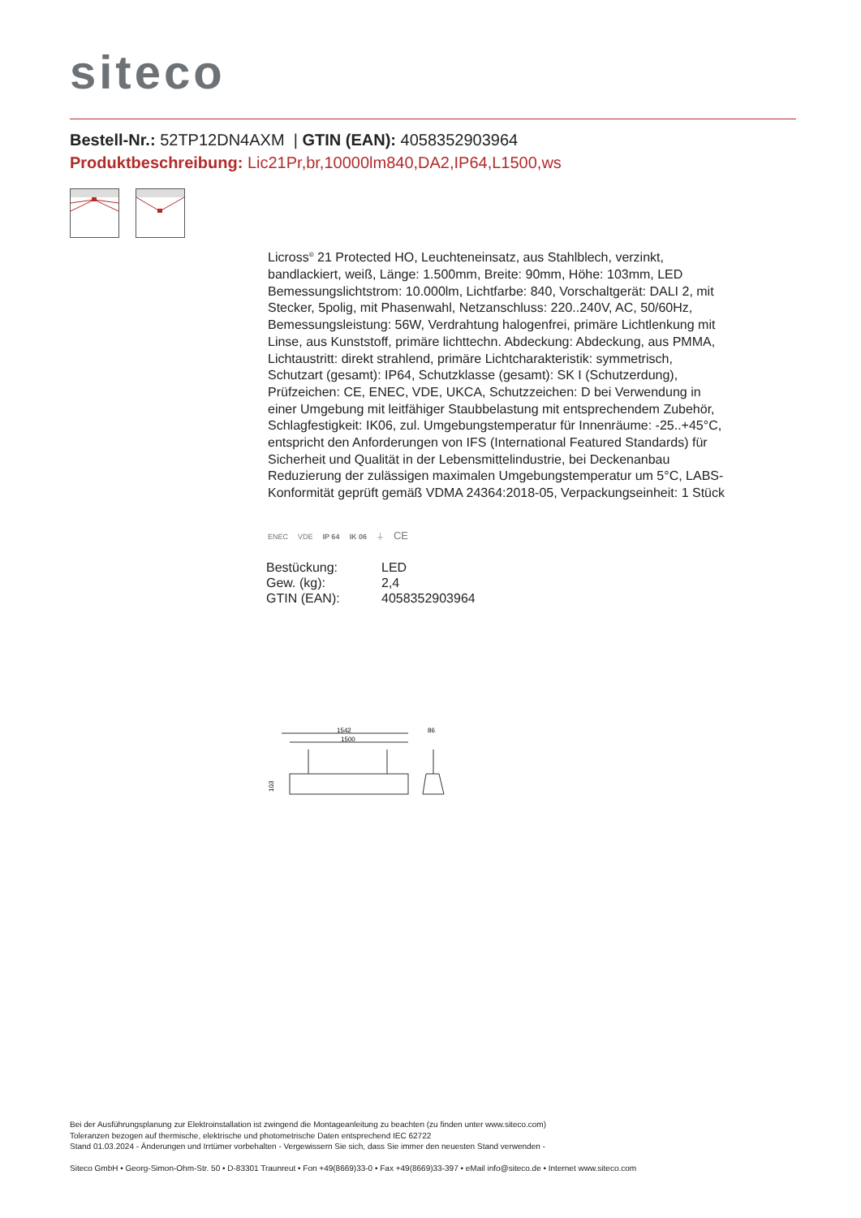siteco
Bestell-Nr.: 52TP12DN4AXM | GTIN (EAN): 4058352903964
Produktbeschreibung: Lic21Pr,br,10000lm840,DA2,IP64,L1500,ws
Licross<sup>®</sup> 21 Protected HO, Leuchteneinsatz, aus Stahlblech, verzinkt, bandlackiert, weiß, Länge: 1.500mm, Breite: 90mm, Höhe: 103mm, LED Bemessungslichtstrom: 10.000lm, Lichtfarbe: 840, Vorschaltgerät: DALI 2, mit Stecker, 5polig, mit Phasenwahl, Netzanschluss: 220..240V, AC, 50/60Hz, Bemessungsleistung: 56W, Verdrahtung halogenfrei, primäre Lichtlenkung mit Linse, aus Kunststoff, primäre lichttechn. Abdeckung: Abdeckung, aus PMMA, Lichtaustritt: direkt strahlend, primäre Lichtcharakteristik: symmetrisch, Schutzart (gesamt): IP64, Schutzklasse (gesamt): SK I (Schutzerdung), Prüfzeichen: CE, ENEC, VDE, UKCA, Schutzzeichen: D bei Verwendung in einer Umgebung mit leitfähiger Staubbelastung mit entsprechendem Zubehör, Schlagfestigkeit: IK06, zul. Umgebungstemperatur für Innenräume: -25..+45°C, entspricht den Anforderungen von IFS (International Featured Standards) für Sicherheit und Qualität in der Lebensmittelindustrie, bei Deckenanbau Reduzierung der zulässigen maximalen Umgebungstemperatur um 5°C, LABS-Konformität geprüft gemäß VDMA 24364:2018-05, Verpackungseinheit: 1 Stück
ENEC VDE IP 64 IK 06 ⏚ CE
| Bestückung: | LED |
| Gew. (kg): | 2,4 |
| GTIN (EAN): | 4058352903964 |
1542
1500
86
103
Bei der Ausführungsplanung zur Elektroinstallation ist zwingend die Montageanleitung zu beachten (zu finden unter www.siteco.com)
Toleranzen bezogen auf thermische, elektrische und photometrische Daten entsprechend IEC 62722
Stand 01.03.2024 - Änderungen und Irrtümer vorbehalten - Vergewissern Sie sich, dass Sie immer den neuesten Stand verwenden -
Siteco GmbH • Georg-Simon-Ohm-Str. 50 • D-83301 Traunreut • Fon +49(8669)33-0 • Fax +49(8669)33-397 • eMail info@siteco.de • Internet www.siteco.com